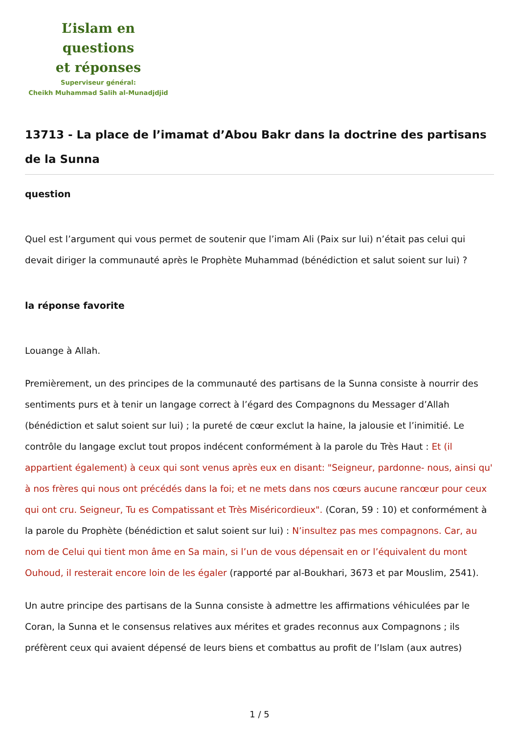L’islam en questions
et réponses
Superviseur général:
Cheikh Muhammad Salih al-Munadjdjid
13713 - La place de l’imamat d’Abou Bakr dans la doctrine des partisans de la Sunna
question
Quel est l’argument qui vous permet de soutenir que l’imam Ali (Paix sur lui) n’était pas celui qui devait diriger la communauté après le Prophète Muhammad (bénédiction et salut soient sur lui) ?
la réponse favorite
Louange à Allah.
Premièrement, un des principes de la communauté des partisans de la Sunna consiste à nourrir des sentiments purs et à tenir un langage correct à l’égard des Compagnons du Messager d’Allah (bénédiction et salut soient sur lui) ; la pureté de cœur exclut la haine, la jalousie et l’inimitié. Le contrôle du langage exclut tout propos indécent conformément à la parole du Très Haut : Et (il appartient également) à ceux qui sont venus après eux en disant: "Seigneur, pardonne- nous, ainsi qu' à nos frères qui nous ont précédés dans la foi; et ne mets dans nos cœurs aucune rancœur pour ceux qui ont cru. Seigneur, Tu es Compatissant et Très Miséricordieux". (Coran, 59 : 10) et conformément à la parole du Prophète (bénédiction et salut soient sur lui) : N’insultez pas mes compagnons. Car, au nom de Celui qui tient mon âme en Sa main, si l’un de vous dépensait en or l’équivalent du mont Ouhoud, il resterait encore loin de les égaler (rapporté par al-Boukhari, 3673 et par Mouslim, 2541).
Un autre principe des partisans de la Sunna consiste à admettre les affirmations véhiculées par le Coran, la Sunna et le consensus relatives aux mérites et grades reconnus aux Compagnons ; ils préfèrent ceux qui avaient dépensé de leurs biens et combattus au profit de l’Islam (aux autres)
1 / 5